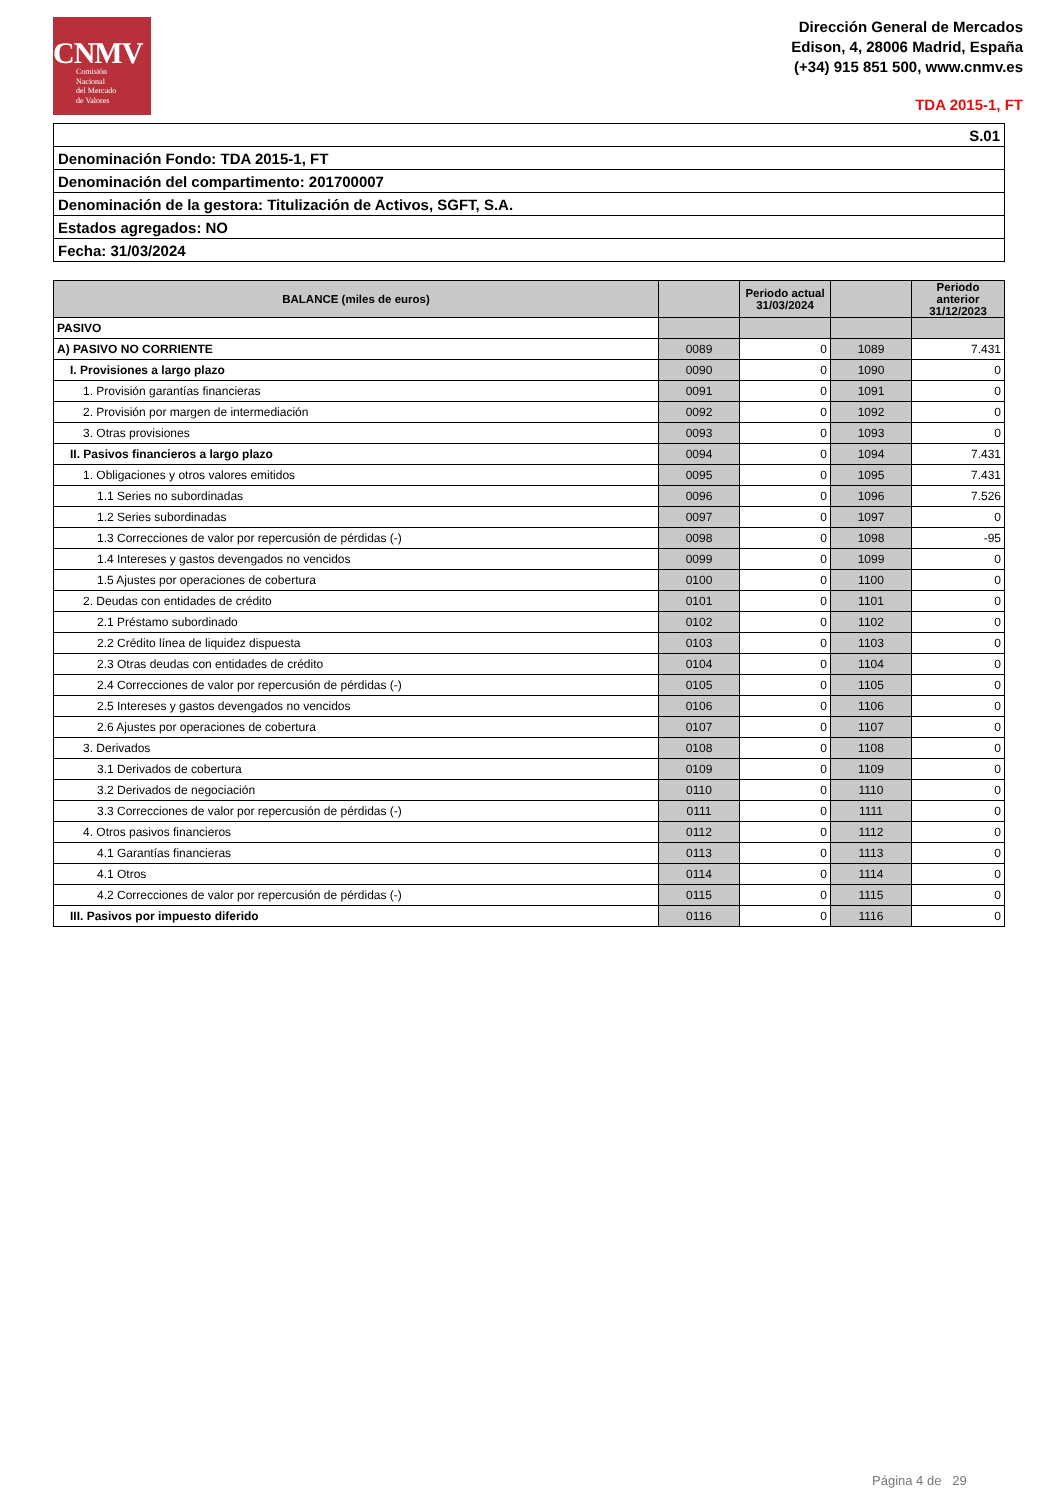CNMV
Comisión
Nacional
del Mercado
de Valores
Dirección General de Mercados
Edison, 4, 28006 Madrid, España
(+34) 915 851 500, www.cnmv.es
TDA 2015-1, FT
| S.01 |
| Denominación Fondo: TDA 2015-1, FT |
| Denominación del compartimento: 201700007 |
| Denominación de la gestora: Titulización de Activos, SGFT, S.A. |
| Estados agregados: NO |
| Fecha: 31/03/2024 |
| BALANCE (miles de euros) | | Periodo actual 31/03/2024 | | Periodo anterior 31/12/2023 |
| --- | --- | --- | --- | --- |
| PASIVO | | | | |
| A) PASIVO NO CORRIENTE | 0089 | 0 | 1089 | 7.431 |
| I. Provisiones a largo plazo | 0090 | 0 | 1090 | 0 |
| 1. Provisión garantías financieras | 0091 | 0 | 1091 | 0 |
| 2. Provisión por margen de intermediación | 0092 | 0 | 1092 | 0 |
| 3. Otras provisiones | 0093 | 0 | 1093 | 0 |
| II. Pasivos financieros a largo plazo | 0094 | 0 | 1094 | 7.431 |
| 1. Obligaciones y otros valores emitidos | 0095 | 0 | 1095 | 7.431 |
| 1.1 Series no subordinadas | 0096 | 0 | 1096 | 7.526 |
| 1.2 Series subordinadas | 0097 | 0 | 1097 | 0 |
| 1.3 Correcciones de valor por repercusión de pérdidas (-) | 0098 | 0 | 1098 | -95 |
| 1.4 Intereses y gastos devengados no vencidos | 0099 | 0 | 1099 | 0 |
| 1.5 Ajustes por operaciones de cobertura | 0100 | 0 | 1100 | 0 |
| 2. Deudas con entidades de crédito | 0101 | 0 | 1101 | 0 |
| 2.1 Préstamo subordinado | 0102 | 0 | 1102 | 0 |
| 2.2 Crédito línea de liquidez dispuesta | 0103 | 0 | 1103 | 0 |
| 2.3 Otras deudas con entidades de crédito | 0104 | 0 | 1104 | 0 |
| 2.4 Correcciones de valor por repercusión de pérdidas (-) | 0105 | 0 | 1105 | 0 |
| 2.5 Intereses y gastos devengados no vencidos | 0106 | 0 | 1106 | 0 |
| 2.6 Ajustes por operaciones de cobertura | 0107 | 0 | 1107 | 0 |
| 3. Derivados | 0108 | 0 | 1108 | 0 |
| 3.1 Derivados de cobertura | 0109 | 0 | 1109 | 0 |
| 3.2 Derivados de negociación | 0110 | 0 | 1110 | 0 |
| 3.3 Correcciones de valor por repercusión de pérdidas (-) | 0111 | 0 | 1111 | 0 |
| 4. Otros pasivos financieros | 0112 | 0 | 1112 | 0 |
| 4.1 Garantías financieras | 0113 | 0 | 1113 | 0 |
| 4.1 Otros | 0114 | 0 | 1114 | 0 |
| 4.2 Correcciones de valor por repercusión de pérdidas (-) | 0115 | 0 | 1115 | 0 |
| III. Pasivos por impuesto diferido | 0116 | 0 | 1116 | 0 |
Página 4 de 29